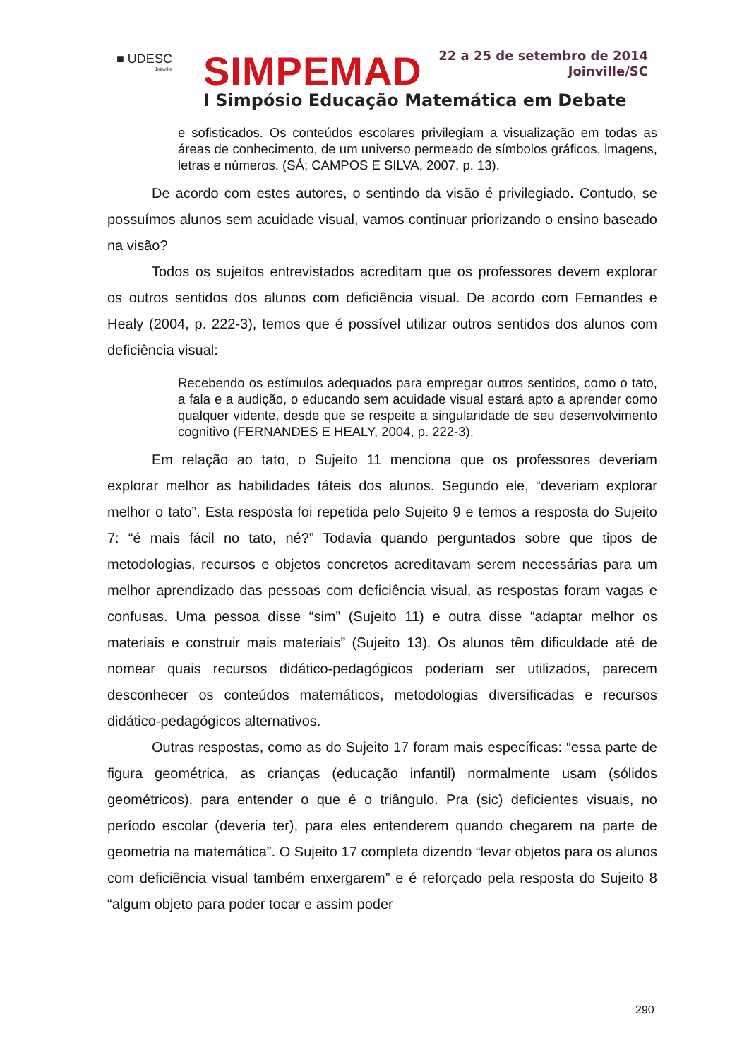■ UDESC
Joinville
SIMPEMAD
22 a 25 de setembro de 2014
Joinville/SC
I Simpósio Educação Matemática em Debate
e sofisticados. Os conteúdos escolares privilegiam a visualização em todas as áreas de conhecimento, de um universo permeado de símbolos gráficos, imagens, letras e números. (SÁ; CAMPOS E SILVA, 2007, p. 13).
De acordo com estes autores, o sentindo da visão é privilegiado. Contudo, se possuímos alunos sem acuidade visual, vamos continuar priorizando o ensino baseado na visão?
Todos os sujeitos entrevistados acreditam que os professores devem explorar os outros sentidos dos alunos com deficiência visual. De acordo com Fernandes e Healy (2004, p. 222-3), temos que é possível utilizar outros sentidos dos alunos com deficiência visual:
Recebendo os estímulos adequados para empregar outros sentidos, como o tato, a fala e a audição, o educando sem acuidade visual estará apto a aprender como qualquer vidente, desde que se respeite a singularidade de seu desenvolvimento cognitivo (FERNANDES E HEALY, 2004, p. 222-3).
Em relação ao tato, o Sujeito 11 menciona que os professores deveriam explorar melhor as habilidades táteis dos alunos. Segundo ele, “deveriam explorar melhor o tato”. Esta resposta foi repetida pelo Sujeito 9 e temos a resposta do Sujeito 7: “é mais fácil no tato, né?” Todavia quando perguntados sobre que tipos de metodologias, recursos e objetos concretos acreditavam serem necessárias para um melhor aprendizado das pessoas com deficiência visual, as respostas foram vagas e confusas. Uma pessoa disse “sim” (Sujeito 11) e outra disse “adaptar melhor os materiais e construir mais materiais” (Sujeito 13). Os alunos têm dificuldade até de nomear quais recursos didático-pedagógicos poderiam ser utilizados, parecem desconhecer os conteúdos matemáticos, metodologias diversificadas e recursos didático-pedagógicos alternativos.
Outras respostas, como as do Sujeito 17 foram mais específicas: “essa parte de figura geométrica, as crianças (educação infantil) normalmente usam (sólidos geométricos), para entender o que é o triângulo. Pra (sic) deficientes visuais, no período escolar (deveria ter), para eles entenderem quando chegarem na parte de geometria na matemática”. O Sujeito 17 completa dizendo “levar objetos para os alunos com deficiência visual também enxergarem” e é reforçado pela resposta do Sujeito 8 “algum objeto para poder tocar e assim poder
290